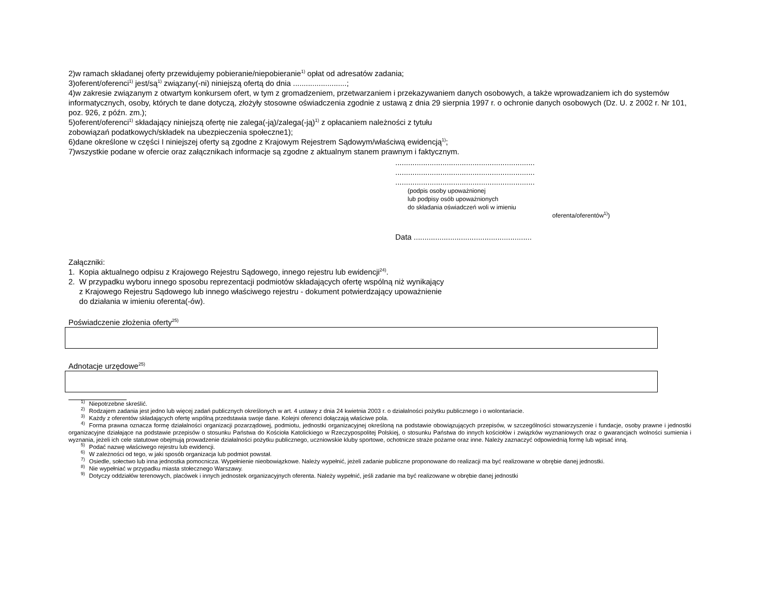2)w ramach składanej oferty przewidujemy pobieranie/niepobieranie<sup>1)</sup> opłat od adresatów zadania;
3)oferent/oferenci<sup>1)</sup> jest/są<sup>1)</sup> związany(-ni) niniejszą ofertą do dnia .........................;
4)w zakresie związanym z otwartym konkursem ofert, w tym z gromadzeniem, przetwarzaniem i przekazywaniem danych osobowych, a także wprowadzaniem ich do systemów informatycznych, osoby, których te dane dotyczą, złożyły stosowne oświadczenia zgodnie z ustawą z dnia 29 sierpnia 1997 r. o ochronie danych osobowych (Dz. U. z 2002 r. Nr 101, poz. 926, z późn. zm.);
5)oferent/oferenci<sup>1)</sup> składający niniejszą ofertę nie zalega(-ją)/zalega(-ją)<sup>1)</sup> z opłacaniem należności z tytułu
zobowiązań podatkowych/składek na ubezpieczenia społeczne1);
6)dane określone w części I niniejszej oferty są zgodne z Krajowym Rejestrem Sądowym/właściwą ewidencją<sup>1)</sup>;
7)wszystkie podane w ofercie oraz załącznikach informacje są zgodne z aktualnym stanem prawnym i faktycznym.
.................................................................
.................................................................
.................................................................
(podpis osoby upoważnionej
lub podpisy osób upoważnionych
do składania oświadczeń woli w imieniu
oferenta/oferentów<sup>1)</sup>)
Data .......................................................
Załączniki:
1. Kopia aktualnego odpisu z Krajowego Rejestru Sądowego, innego rejestru lub ewidencji<sup>24)</sup>.
2. W przypadku wyboru innego sposobu reprezentacji podmiotów składających ofertę wspólną niż wynikający
z Krajowego Rejestru Sądowego lub innego właściwego rejestru - dokument potwierdzający upoważnienie
do działania w imieniu oferenta(-ów).
Poświadczenie złożenia oferty<sup>25)</sup>
Adnotacje urzędowe<sup>25)</sup>
<sup>1)</sup> Niepotrzebne skreślić.
<sup>2)</sup> Rodzajem zadania jest jedno lub więcej zadań publicznych określonych w art. 4 ustawy z dnia 24 kwietnia 2003 r. o działalności pożytku publicznego i o wolontariacie.
<sup>3)</sup> Każdy z oferentów składających ofertę wspólną przedstawia swoje dane. Kolejni oferenci dołączają właściwe pola.
<sup>4)</sup> Forma prawna oznacza formę działalności organizacji pozarządowej, podmiotu, jednostki organizacyjnej określoną na podstawie obowiązujących przepisów, w szczególności stowarzyszenie i fundacje, osoby prawne i jednostki organizacyjne działające na podstawie przepisów o stosunku Państwa do Kościoła Katolickiego w Rzeczypospolitej Polskiej, o stosunku Państwa do innych kościołów i związków wyznaniowych oraz o gwarancjach wolności sumienia i wyznania, jeżeli ich cele statutowe obejmują prowadzenie działalności pożytku publicznego, uczniowskie kluby sportowe, ochotnicze straże pożarne oraz inne. Należy zaznaczyć odpowiednią formę lub wpisać inną.
<sup>5)</sup> Podać nazwę właściwego rejestru lub ewidencji.
<sup>6)</sup> W zależności od tego, w jaki sposób organizacja lub podmiot powstał.
<sup>7)</sup> Osiedle, sołectwo lub inna jednostka pomocnicza. Wypełnienie nieobowiązkowe. Należy wypełnić, jeżeli zadanie publiczne proponowane do realizacji ma być realizowane w obrębie danej jednostki.
<sup>8)</sup> Nie wypełniać w przypadku miasta stołecznego Warszawy.
<sup>9)</sup> Dotyczy oddziałów terenowych, placówek i innych jednostek organizacyjnych oferenta. Należy wypełnić, jeśli zadanie ma być realizowane w obrębie danej jednostki